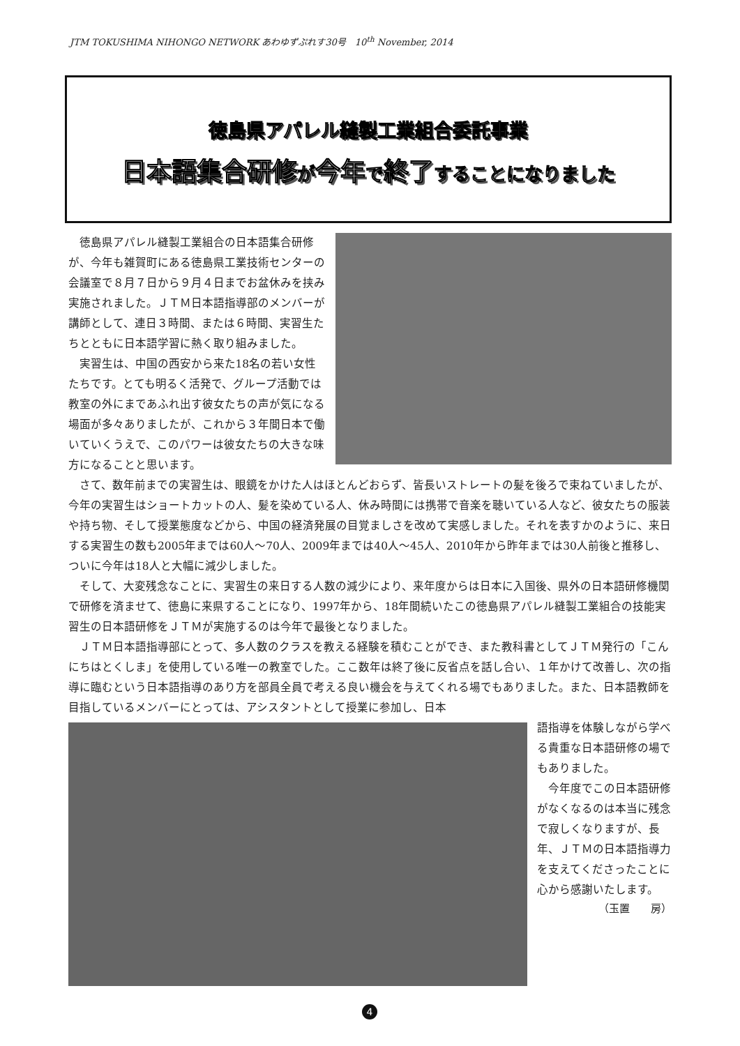JTM TOKUSHIMA NIHONGO NETWORK あわゆずぷれす30号　10<sup>th</sup> November, 2014
徳島県アパレル縫製工業組合委託事業
日本語集合研修が今年で終了することになりました
徳島県アパレル縫製工業組合の日本語集合研修が、今年も雑賀町にある徳島県工業技術センターの会議室で８月７日から９月４日までお盆休みを挟み実施されました。ＪＴＭ日本語指導部のメンバーが講師として、連日３時間、または６時間、実習生たちとともに日本語学習に熱く取り組みました。
実習生は、中国の西安から来た18名の若い女性たちです。とても明るく活発で、グループ活動では教室の外にまであふれ出す彼女たちの声が気になる場面が多々ありましたが、これから３年間日本で働いていくうえで、このパワーは彼女たちの大きな味方になることと思います。
さて、数年前までの実習生は、眼鏡をかけた人はほとんどおらず、皆長いストレートの髪を後ろで束ねていましたが、今年の実習生はショートカットの人、髪を染めている人、休み時間には携帯で音楽を聴いている人など、彼女たちの服装や持ち物、そして授業態度などから、中国の経済発展の目覚ましさを改めて実感しました。それを表すかのように、来日する実習生の数も2005年までは60人～70人、2009年までは40人～45人、2010年から昨年までは30人前後と推移し、ついに今年は18人と大幅に減少しました。
そして、大変残念なことに、実習生の来日する人数の減少により、来年度からは日本に入国後、県外の日本語研修機関で研修を済ませて、徳島に来県することになり、1997年から、18年間続いたこの徳島県アパレル縫製工業組合の技能実習生の日本語研修をＪＴＭが実施するのは今年で最後となりました。
ＪＴＭ日本語指導部にとって、多人数のクラスを教える経験を積むことができ、また教科書としてＪＴＭ発行の「こんにちはとくしま」を使用している唯一の教室でした。ここ数年は終了後に反省点を話し合い、１年かけて改善し、次の指導に臨むという日本語指導のあり方を部員全員で考える良い機会を与えてくれる場でもありました。また、日本語教師を目指しているメンバーにとっては、アシスタントとして授業に参加し、日本
語指導を体験しながら学べる貴重な日本語研修の場でもありました。
今年度でこの日本語研修がなくなるのは本当に残念で寂しくなりますが、長年、ＪＴＭの日本語指導力を支えてくださったことに心から感謝いたします。
（玉置　　房）
4